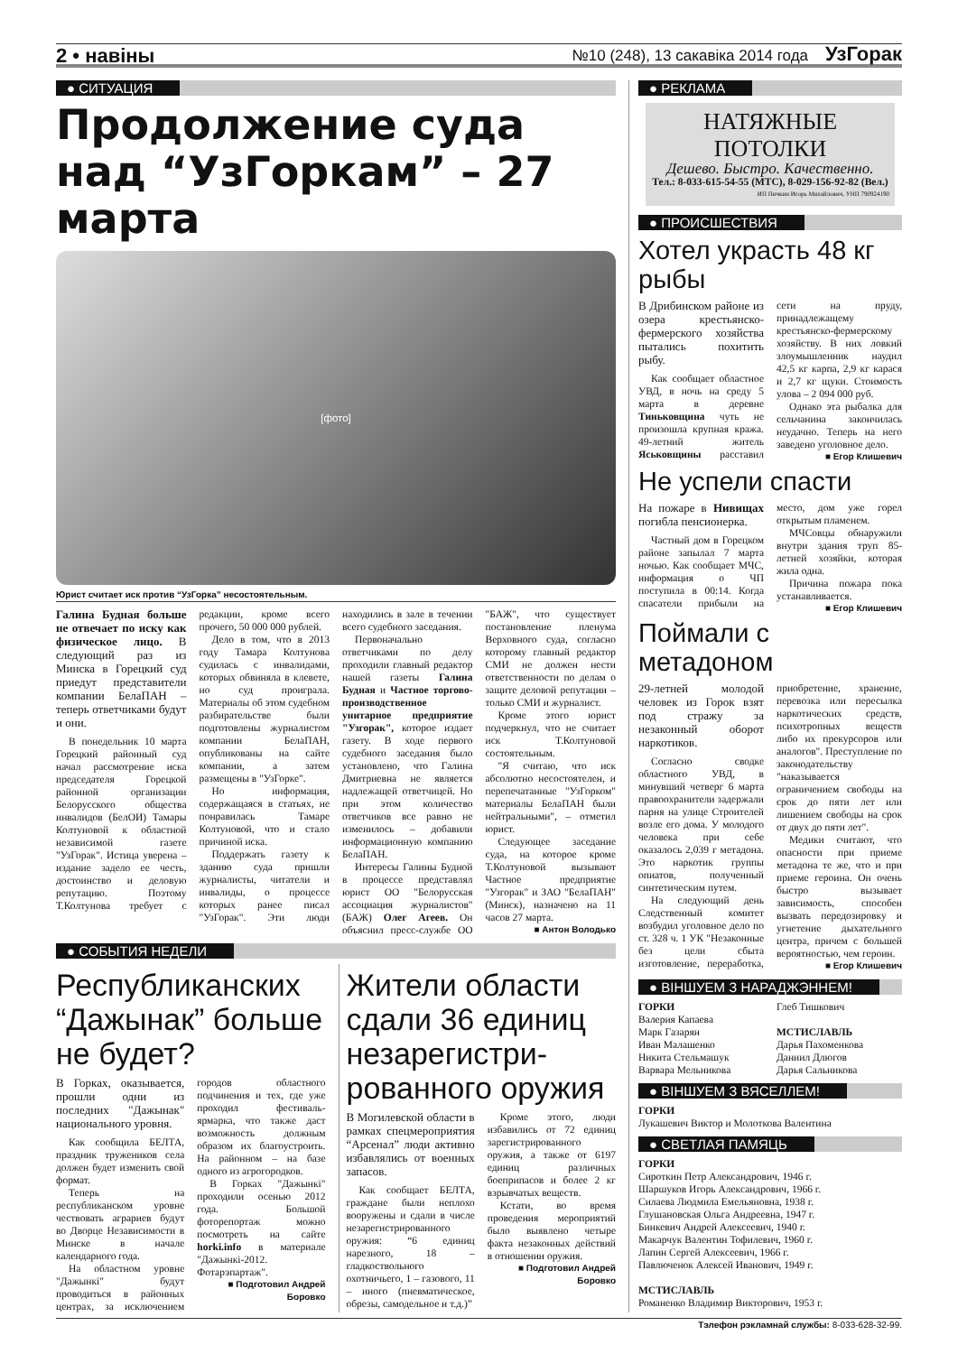2 • навіны №10 (248), 13 сакавіка 2014 года УзГорак
● СИТУАЦИЯ
Продолжение суда над “УзГоркам” – 27 марта
[фото]
Юрист считает иск против “УзГорка” несостоятельным.
Галина Будная больше не отвечает по иску как физическое лицо. В следующий раз из Минска в Горецкий суд приедут представители компании БелаПАН – теперь ответчиками будут и они.
В понедельник 10 марта Горецкий районный суд начал рассмотрение иска председателя Горецкой районной организации Белорусского общества инвалидов (БелОИ) Тамары Колтуновой к областной независимой газете "УзГорак". Истица уверена – издание задело ее честь, достоинство и деловую репутацию. Поэтому Т.Колтунова требует с редакции, кроме всего прочего, 50 000 000 рублей.
Дело в том, что в 2013 году Тамара Колтунова судилась с инвалидами, которых обвиняла в клевете, но суд проиграла. Материалы об этом судебном разбирательстве были подготовлены журналистом компании БелаПАН, опубликованы на сайте компании, а затем размещены в "УзГорке".
Но информация, содержащаяся в статьях, не понравилась Тамаре Колтуновой, что и стало причиной иска.
Поддержать газету к зданию суда пришли журналисты, читатели и инвалиды, о процессе которых ранее писал "УзГорак". Эти люди находились в зале в течении всего судебного заседания.
Первоначально ответчиками по делу проходили главный редактор нашей газеты Галина Будная и Частное торгово-производственное унитарное предприятие "Узгорак", которое издает газету. В ходе первого судебного заседания было установлено, что Галина Дмитриевна не является надлежащей ответчицей. Но при этом количество ответчиков все равно не изменилось – добавили информационную компанию БелаПАН.
Интересы Галины Будной в процессе представлял юрист ОО "Белорусская ассоциация журналистов" (БАЖ) Олег Агеев. Он объяснил пресс-службе ОО "БАЖ", что существует постановление пленума Верховного суда, согласно которому главный редактор СМИ не должен нести ответственности по делам о защите деловой репутации – только СМИ и журналист.
Кроме этого юрист подчеркнул, что не считает иск Т.Колтуновой состоятельным.
"Я считаю, что иск абсолютно несостоятелен, и перепечатанные "УзГорком" материалы БелаПАН были нейтральными", – отметил юрист.
Следующее заседание суда, на которое кроме Т.Колтуновой вызывают Частное предприятие "Узгорак" и ЗАО "БелаПАН" (Минск), назначено на 11 часов 27 марта.
■ Антон Володько
● СОБЫТИЯ НЕДЕЛИ
Республиканских “Дажынак” больше не будет?
В Горках, оказывается, прошли одни из последних "Дажынак" национального уровня.
Как сообщила БЕЛТА, праздник тружеников села должен будет изменить свой формат.
Теперь на республиканском уровне чествовать аграриев будут во Дворце Независимости в Минске в начале календарного года.
На областном уровне "Дажынкі" будут проводиться в районных центрах, за исключением городов областного подчинения и тех, где уже проходил фестиваль-ярмарка, что также даст возможность должным образом их благоустроить. На районном – на базе одного из агрогородков.
В Горках "Дажынкі" проходили осенью 2012 года. Большой фоторепортаж можно посмотреть на сайте horki.info в материале "Дажынкі-2012. Фотарэпартаж".
■ Подготовил Андрей Боровко
Жители области сдали 36 единиц незарегистри­рованного оружия
В Могилевской области в рамках спецмероприятия “Арсенал” люди активно избавлялись от военных запасов.
Как сообщает БЕЛТА, граждане были неплохо вооружены и сдали в числе незарегистрированного оружия: “6 единиц нарезного, 18 – гладкоствольного охотничьего, 1 – газового, 11 – иного (пневматическое, обрезы, самодельное и т.д.)”
Кроме этого, люди избавились от 72 единиц зарегистрированного оружия, а также от 6197 единиц различных боеприпасов и более 2 кг взрывчатых веществ.
Кстати, во время проведения мероприятий было выявлено четыре факта незаконных действий в отношении оружия.
■ Подготовил Андрей Боровко
● РЕКЛАМА
НАТЯЖНЫЕ ПОТОЛКИ
Дешево. Быстро. Качественно.
Тел.: 8-033-615-54-55 (МТС), 8-029-156-92-82 (Вел.)
ИП Пичкин Игорь Михайлович, УНП 790924190
● ПРОИСШЕСТВИЯ
Хотел украсть 48 кг рыбы
В Дрибинском районе из озера крестьянско-фермерского хозяйства пытались похитить рыбу.
Как сообщает областное УВД, в ночь на среду 5 марта в деревне Тиньковщина чуть не произошла крупная кража. 49-летний житель Яськовщины расставил сети на пруду, принадлежащему крестьянско-фермерскому хозяйству. В них ловкий злоумышленник наудил 42,5 кг карпа, 2,9 кг карася и 2,7 кг щуки. Стоимость улова – 2 094 000 руб.
Однако эта рыбалка для сельчанина закончилась неудачно. Теперь на него заведено уголовное дело.
■ Егор Клишевич
Не успели спасти
На пожаре в Нивищах погибла пенсионерка.
Частный дом в Горецком районе запылал 7 марта ночью. Как сообщает МЧС, информация о ЧП поступила в 00:14. Когда спасатели прибыли на место, дом уже горел открытым пламенем.
МЧСовцы обнаружили внутри здания труп 85-летней хозяйки, которая жила одна.
Причина пожара пока устанавливается.
■ Егор Клишевич
Поймали с метадоном
29-летней молодой человек из Горок взят под стражу за незаконный оборот наркотиков.
Согласно сводке областного УВД, в минувший четверг 6 марта правоохранители задержали парня на улице Строителей возле его дома. У молодого человека при себе оказалось 2,039 г метадона. Это наркотик группы опиатов, полученный синтетическим путем.
На следующий день Следственный комитет возбудил уголовное дело по ст. 328 ч. 1 УК "Незаконные без цели сбыта изготовление, переработка, приобретение, хранение, перевозка или пересылка наркотических средств, психотропных веществ либо их прекурсоров или аналогов". Преступление по законодательству "наказывается ограничением свободы на срок до пяти лет или лишением свободы на срок от двух до пяти лет".
Медики считают, что опасности при приеме метадона те же, что и при приеме героина. Он очень быстро вызывает зависимость, способен вызвать передозировку и угнетение дыхательного центра, причем с большей вероятностью, чем героин.
■ Егор Клишевич
● ВІНШУЕМ З НАРАДЖЭННЕМ!
ГОРКИ
Валерия Капаева
Марк Газарян
Иван Малашенко
Никита Стельмашук
Варвара Мельникова
Глеб Тишкович
МСТИСЛАВЛЬ
Дарья Пахоменкова
Даниил Длюгов
Дарья Сальникова
● ВІНШУЕМ З ВЯСЕЛЛЕМ!
ГОРКИ
Лукашевич Виктор и Молоткова Валентина
● СВЕТЛАЯ ПАМЯЦЬ
ГОРКИ
Сироткин Петр Александрович, 1946 г.
Шаршуков Игорь Александрович, 1966 г.
Силаева Людмила Емельяновна, 1938 г.
Глушановская Ольга Андреевна, 1947 г.
Бинкевич Андрей Алексеевич, 1940 г.
Макарчук Валентин Тофилевич, 1960 г.
Лапин Сергей Алексеевич, 1966 г.
Павлюченок Алексей Иванович, 1949 г.
МСТИСЛАВЛЬ
Романенко Владимир Викторович, 1953 г.
Тэлефон рэкламнай службы: 8-033-628-32-99.